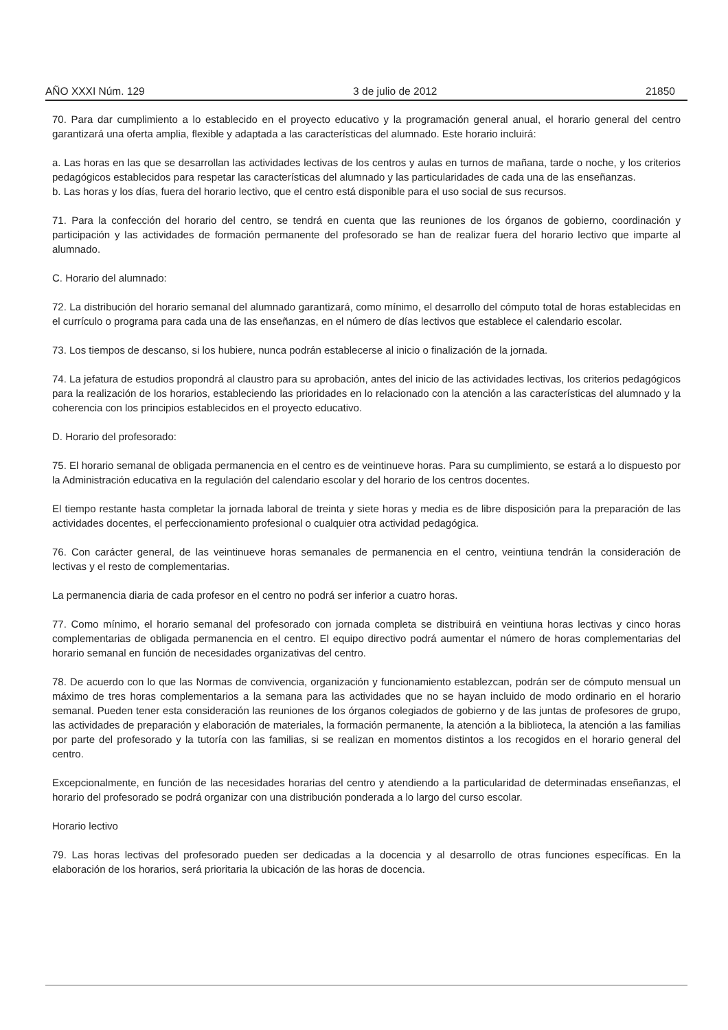AÑO XXXI Núm. 129 3 de julio de 2012 21850
70. Para dar cumplimiento a lo establecido en el proyecto educativo y la programación general anual, el horario general del centro garantizará una oferta amplia, flexible y adaptada a las características del alumnado. Este horario incluirá:
a. Las horas en las que se desarrollan las actividades lectivas de los centros y aulas en turnos de mañana, tarde o noche, y los criterios pedagógicos establecidos para respetar las características del alumnado y las particularidades de cada una de las enseñanzas.
b. Las horas y los días, fuera del horario lectivo, que el centro está disponible para el uso social de sus recursos.
71. Para la confección del horario del centro, se tendrá en cuenta que las reuniones de los órganos de gobierno, coordinación y participación y las actividades de formación permanente del profesorado se han de realizar fuera del horario lectivo que imparte al alumnado.
C. Horario del alumnado:
72. La distribución del horario semanal del alumnado garantizará, como mínimo, el desarrollo del cómputo total de horas establecidas en el currículo o programa para cada una de las enseñanzas, en el número de días lectivos que establece el calendario escolar.
73. Los tiempos de descanso, si los hubiere, nunca podrán establecerse al inicio o finalización de la jornada.
74. La jefatura de estudios propondrá al claustro para su aprobación, antes del inicio de las actividades lectivas, los criterios pedagógicos para la realización de los horarios, estableciendo las prioridades en lo relacionado con la atención a las características del alumnado y la coherencia con los principios establecidos en el proyecto educativo.
D. Horario del profesorado:
75. El horario semanal de obligada permanencia en el centro es de veintinueve horas. Para su cumplimiento, se estará a lo dispuesto por la Administración educativa en la regulación del calendario escolar y del horario de los centros docentes.
El tiempo restante hasta completar la jornada laboral de treinta y siete horas y media es de libre disposición para la preparación de las actividades docentes, el perfeccionamiento profesional o cualquier otra actividad pedagógica.
76. Con carácter general, de las veintinueve horas semanales de permanencia en el centro, veintiuna tendrán la consideración de lectivas y el resto de complementarias.
La permanencia diaria de cada profesor en el centro no podrá ser inferior a cuatro horas.
77. Como mínimo, el horario semanal del profesorado con jornada completa se distribuirá en veintiuna horas lectivas y cinco horas complementarias de obligada permanencia en el centro. El equipo directivo podrá aumentar el número de horas complementarias del horario semanal en función de necesidades organizativas del centro.
78. De acuerdo con lo que las Normas de convivencia, organización y funcionamiento establezcan, podrán ser de cómputo mensual un máximo de tres horas complementarios a la semana para las actividades que no se hayan incluido de modo ordinario en el horario semanal. Pueden tener esta consideración las reuniones de los órganos colegiados de gobierno y de las juntas de profesores de grupo, las actividades de preparación y elaboración de materiales, la formación permanente, la atención a la biblioteca, la atención a las familias por parte del profesorado y la tutoría con las familias, si se realizan en momentos distintos a los recogidos en el horario general del centro.
Excepcionalmente, en función de las necesidades horarias del centro y atendiendo a la particularidad de determinadas enseñanzas, el horario del profesorado se podrá organizar con una distribución ponderada a lo largo del curso escolar.
Horario lectivo
79. Las horas lectivas del profesorado pueden ser dedicadas a la docencia y al desarrollo de otras funciones específicas. En la elaboración de los horarios, será prioritaria la ubicación de las horas de docencia.